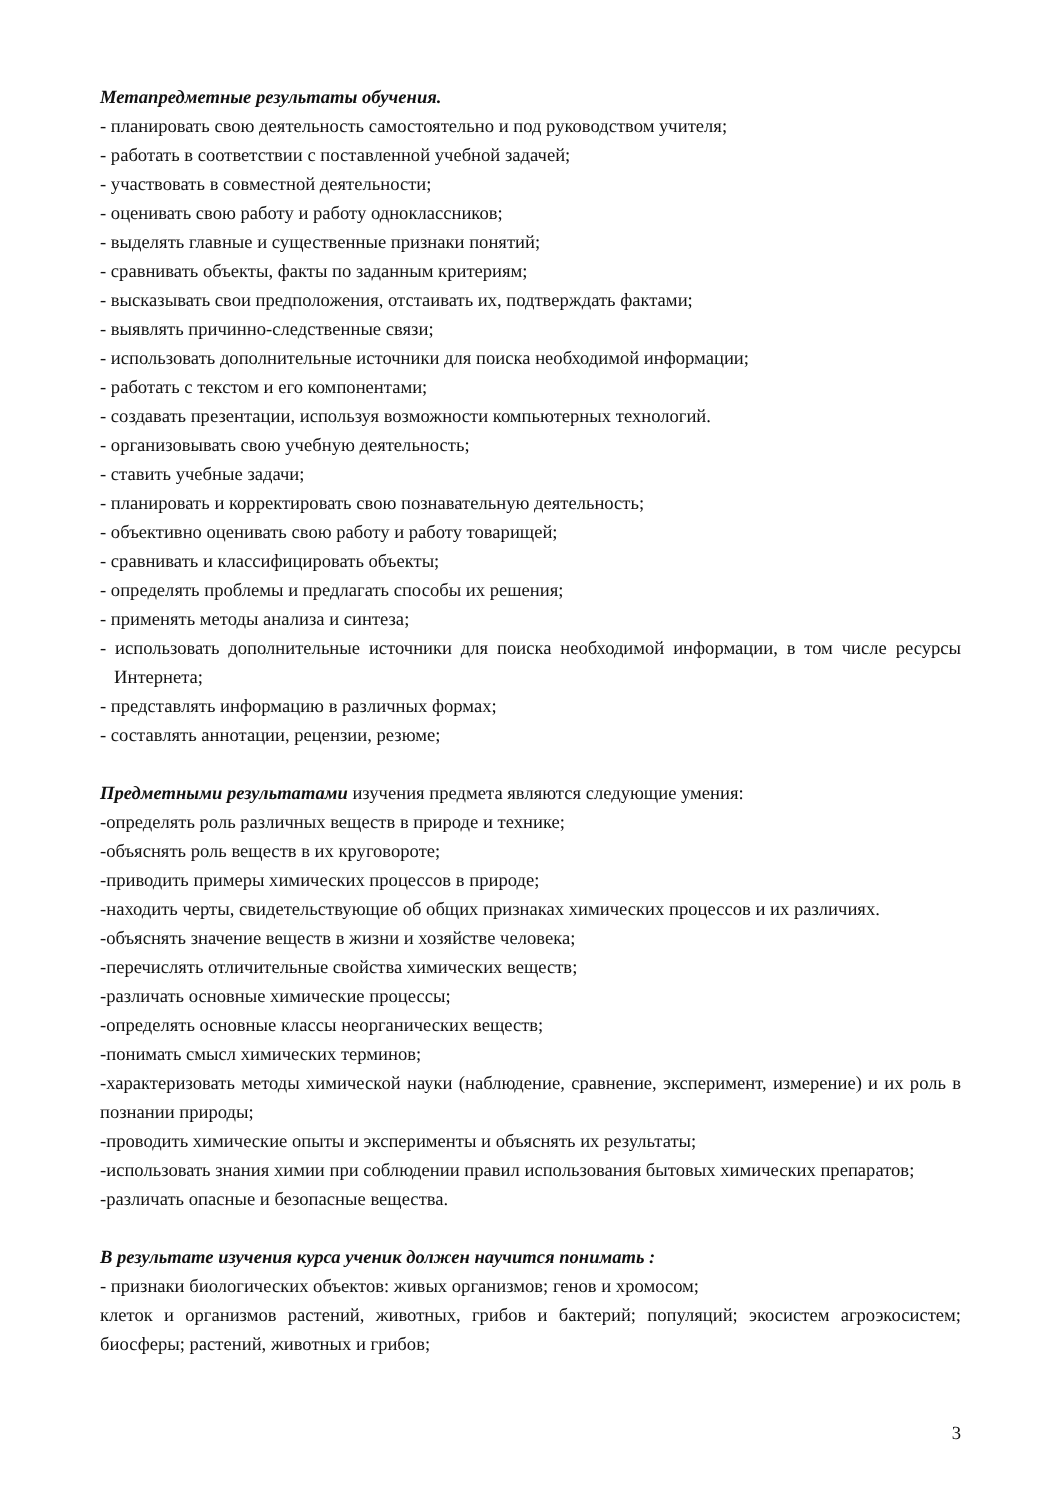Метапредметные результаты обучения.
- планировать свою деятельность самостоятельно и под руководством учителя;
- работать в соответствии с поставленной учебной задачей;
- участвовать в совместной деятельности;
- оценивать свою работу и работу одноклассников;
- выделять главные и существенные признаки понятий;
- сравнивать объекты, факты по заданным критериям;
- высказывать свои предположения, отстаивать их, подтверждать фактами;
- выявлять причинно-следственные связи;
- использовать дополнительные источники для поиска необходимой информации;
- работать с текстом и его компонентами;
- создавать презентации, используя возможности компьютерных технологий.
- организовывать свою учебную деятельность;
- ставить учебные задачи;
- планировать и корректировать свою познавательную деятельность;
- объективно оценивать свою работу и работу товарищей;
- сравнивать и классифицировать объекты;
- определять проблемы и предлагать способы их решения;
- применять методы анализа и синтеза;
- использовать дополнительные источники для поиска необходимой информации, в том числе ресурсы Интернета;
- представлять информацию в различных формах;
- составлять аннотации, рецензии, резюме;
Предметными результатами изучения предмета являются следующие умения:
-определять роль различных веществ в природе и технике;
-объяснять роль веществ в их круговороте;
-приводить примеры химических процессов в природе;
-находить черты, свидетельствующие об общих признаках химических процессов и их различиях.
-объяснять значение веществ в жизни и хозяйстве человека;
-перечислять отличительные свойства химических веществ;
-различать основные химические процессы;
-определять основные классы неорганических веществ;
-понимать смысл химических терминов;
-характеризовать методы химической науки (наблюдение, сравнение, эксперимент, измерение) и их роль в познании природы;
-проводить химические опыты и эксперименты и объяснять их результаты;
-использовать знания химии при соблюдении правил использования бытовых химических препаратов;
-различать опасные и безопасные вещества.
В результате изучения курса ученик должен научится понимать :
- признаки биологических объектов: живых организмов; генов и хромосом;
клеток и организмов растений, животных, грибов и бактерий; популяций; экосистем агроэкосистем; биосферы; растений, животных и грибов;
3